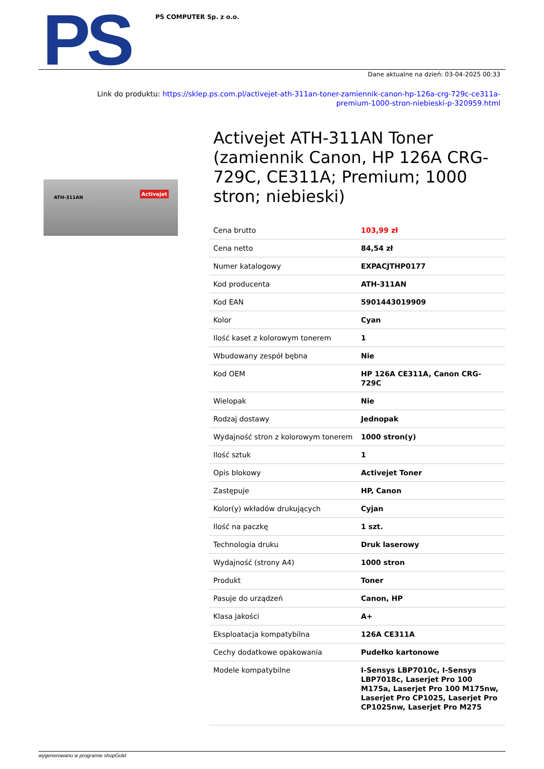PS
PS COMPUTER Sp. z o.o.
Dane aktualne na dzień: 03-04-2025 00:33
Link do produktu: https://sklep.ps.com.pl/activejet-ath-311an-toner-zamiennik-canon-hp-126a-crg-729c-ce311a-premium-1000-stron-niebieski-p-320959.html
ATH-311AN
Activejet
Activejet ATH-311AN Toner (zamiennik Canon, HP 126A CRG-729C, CE311A; Premium; 1000 stron; niebieski)
| Cena brutto | 103,99 zł |
| Cena netto | 84,54 zł |
| Numer katalogowy | EXPACJTHP0177 |
| Kod producenta | ATH-311AN |
| Kod EAN | 5901443019909 |
| Kolor | Cyan |
| Ilość kaset z kolorowym tonerem | 1 |
| Wbudowany zespół bębna | Nie |
| Kod OEM | HP 126A CE311A, Canon CRG-729C |
| Wielopak | Nie |
| Rodzaj dostawy | Jednopak |
| Wydajność stron z kolorowym tonerem | 1000 stron(y) |
| Ilość sztuk | 1 |
| Opis blokowy | Activejet Toner |
| Zastępuje | HP, Canon |
| Kolor(y) wkładów drukujących | Cyjan |
| Ilość na paczkę | 1 szt. |
| Technologia druku | Druk laserowy |
| Wydajność (strony A4) | 1000 stron |
| Produkt | Toner |
| Pasuje do urządzeń | Canon, HP |
| Klasa jakości | A+ |
| Eksploatacja kompatybilna | 126A CE311A |
| Cechy dodatkowe opakowania | Pudełko kartonowe |
| Modele kompatybilne | I-Sensys LBP7010c, I-Sensys LBP7018c, Laserjet Pro 100 M175a, Laserjet Pro 100 M175nw, Laserjet Pro CP1025, Laserjet Pro CP1025nw, Laserjet Pro M275 |
wygenerowano w programie shopGold